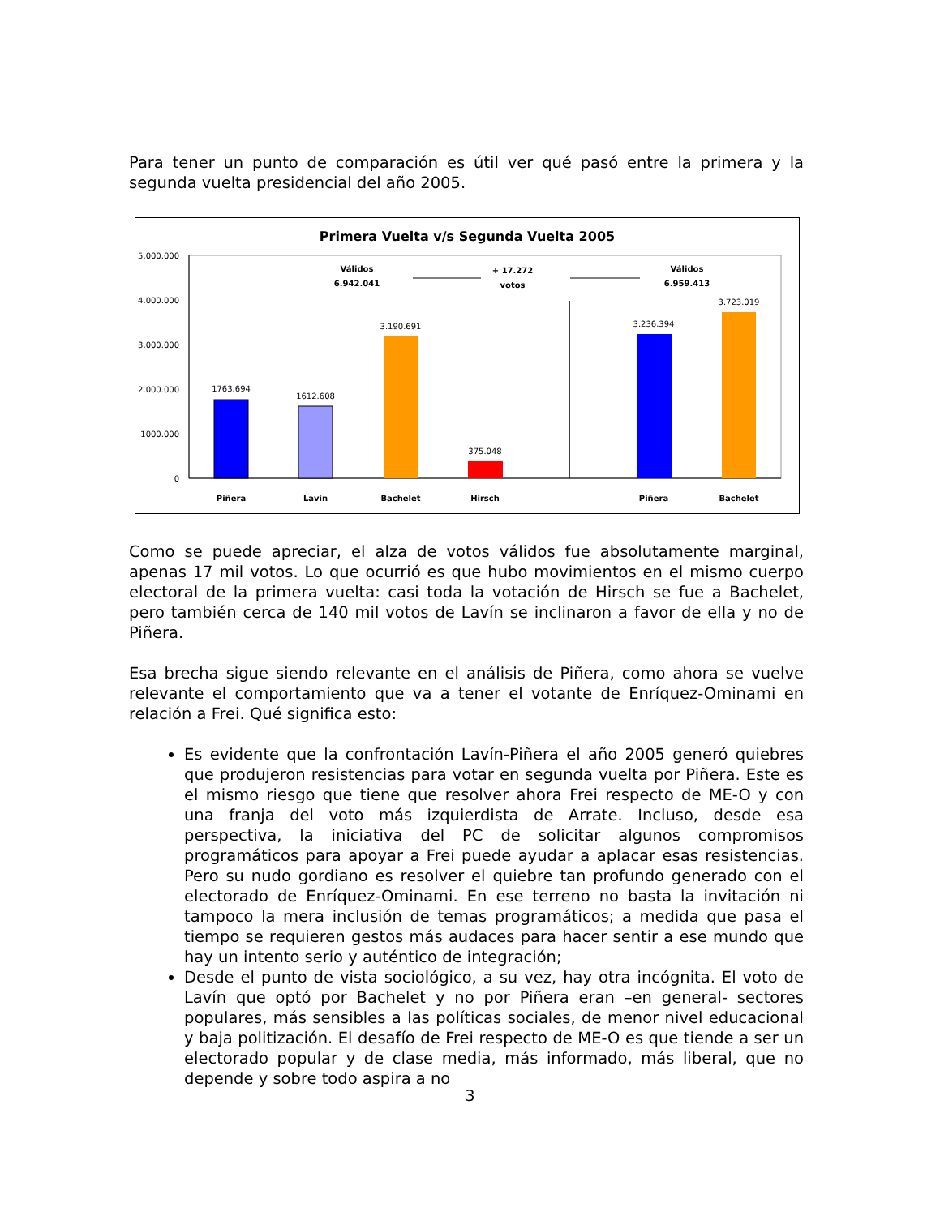Para tener un punto de comparación es útil ver qué pasó entre la primera y la segunda vuelta presidencial del año 2005.
Primera Vuelta v/s Segunda Vuelta 2005
5.000.000
4.000.000
3.000.000
2.000.000
1000.000
0
1763.694
1612.608
3.190.691
375.048
3.236.394
3.723.019
Válidos
6.942.041
+ 17.272
votos
Válidos
6.959.413
Piñera
Lavín
Bachelet
Hirsch
Piñera
Bachelet
Como se puede apreciar, el alza de votos válidos fue absolutamente marginal, apenas 17 mil votos. Lo que ocurrió es que hubo movimientos en el mismo cuerpo electoral de la primera vuelta: casi toda la votación de Hirsch se fue a Bachelet, pero también cerca de 140 mil votos de Lavín se inclinaron a favor de ella y no de Piñera.
Esa brecha sigue siendo relevante en el análisis de Piñera, como ahora se vuelve relevante el comportamiento que va a tener el votante de Enríquez-Ominami en relación a Frei. Qué significa esto:
Es evidente que la confrontación Lavín-Piñera el año 2005 generó quiebres que produjeron resistencias para votar en segunda vuelta por Piñera. Este es el mismo riesgo que tiene que resolver ahora Frei respecto de ME-O y con una franja del voto más izquierdista de Arrate. Incluso, desde esa perspectiva, la iniciativa del PC de solicitar algunos compromisos programáticos para apoyar a Frei puede ayudar a aplacar esas resistencias. Pero su nudo gordiano es resolver el quiebre tan profundo generado con el electorado de Enríquez-Ominami. En ese terreno no basta la invitación ni tampoco la mera inclusión de temas programáticos; a medida que pasa el tiempo se requieren gestos más audaces para hacer sentir a ese mundo que hay un intento serio y auténtico de integración;
Desde el punto de vista sociológico, a su vez, hay otra incógnita. El voto de Lavín que optó por Bachelet y no por Piñera eran –en general- sectores populares, más sensibles a las políticas sociales, de menor nivel educacional y baja politización. El desafío de Frei respecto de ME-O es que tiende a ser un electorado popular y de clase media, más informado, más liberal, que no depende y sobre todo aspira a no
3